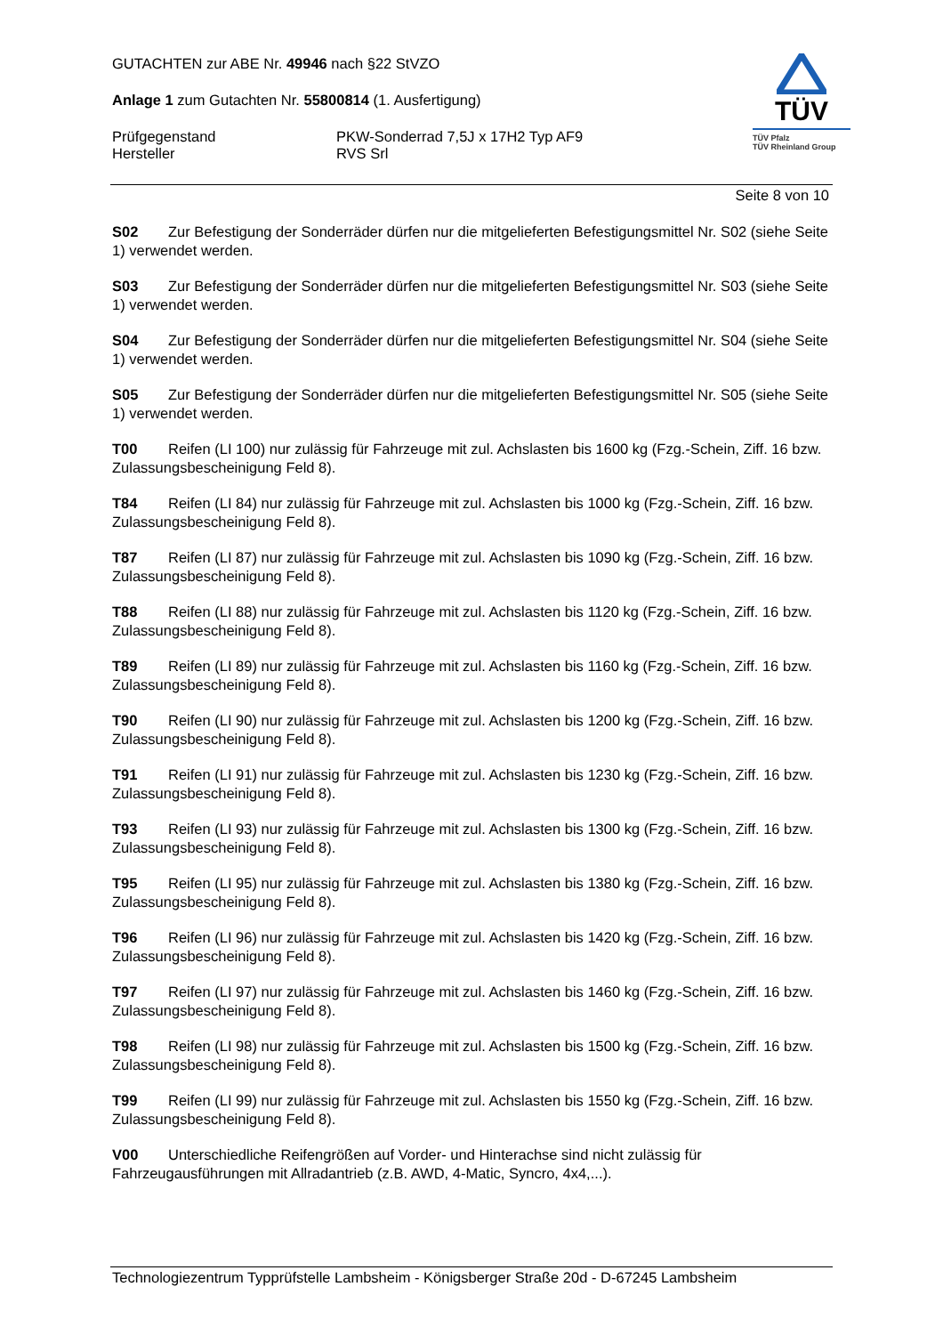GUTACHTEN zur ABE Nr. 49946 nach §22 StVZO
Anlage 1 zum Gutachten Nr. 55800814 (1. Ausfertigung)
Prüfgegenstand PKW-Sonderrad 7,5J x 17H2 Typ AF9
Hersteller RVS Srl
TÜV
TÜV Pfalz
TÜV Rheinland Group
Seite 8 von 10
S02 Zur Befestigung der Sonderräder dürfen nur die mitgelieferten Befestigungsmittel Nr. S02 (siehe Seite 1) verwendet werden.
S03 Zur Befestigung der Sonderräder dürfen nur die mitgelieferten Befestigungsmittel Nr. S03 (siehe Seite 1) verwendet werden.
S04 Zur Befestigung der Sonderräder dürfen nur die mitgelieferten Befestigungsmittel Nr. S04 (siehe Seite 1) verwendet werden.
S05 Zur Befestigung der Sonderräder dürfen nur die mitgelieferten Befestigungsmittel Nr. S05 (siehe Seite 1) verwendet werden.
T00 Reifen (LI 100) nur zulässig für Fahrzeuge mit zul. Achslasten bis 1600 kg (Fzg.-Schein, Ziff. 16 bzw. Zulassungsbescheinigung Feld 8).
T84 Reifen (LI 84) nur zulässig für Fahrzeuge mit zul. Achslasten bis 1000 kg (Fzg.-Schein, Ziff. 16 bzw. Zulassungsbescheinigung Feld 8).
T87 Reifen (LI 87) nur zulässig für Fahrzeuge mit zul. Achslasten bis 1090 kg (Fzg.-Schein, Ziff. 16 bzw. Zulassungsbescheinigung Feld 8).
T88 Reifen (LI 88) nur zulässig für Fahrzeuge mit zul. Achslasten bis 1120 kg (Fzg.-Schein, Ziff. 16 bzw. Zulassungsbescheinigung Feld 8).
T89 Reifen (LI 89) nur zulässig für Fahrzeuge mit zul. Achslasten bis 1160 kg (Fzg.-Schein, Ziff. 16 bzw. Zulassungsbescheinigung Feld 8).
T90 Reifen (LI 90) nur zulässig für Fahrzeuge mit zul. Achslasten bis 1200 kg (Fzg.-Schein, Ziff. 16 bzw. Zulassungsbescheinigung Feld 8).
T91 Reifen (LI 91) nur zulässig für Fahrzeuge mit zul. Achslasten bis 1230 kg (Fzg.-Schein, Ziff. 16 bzw. Zulassungsbescheinigung Feld 8).
T93 Reifen (LI 93) nur zulässig für Fahrzeuge mit zul. Achslasten bis 1300 kg (Fzg.-Schein, Ziff. 16 bzw. Zulassungsbescheinigung Feld 8).
T95 Reifen (LI 95) nur zulässig für Fahrzeuge mit zul. Achslasten bis 1380 kg (Fzg.-Schein, Ziff. 16 bzw. Zulassungsbescheinigung Feld 8).
T96 Reifen (LI 96) nur zulässig für Fahrzeuge mit zul. Achslasten bis 1420 kg (Fzg.-Schein, Ziff. 16 bzw. Zulassungsbescheinigung Feld 8).
T97 Reifen (LI 97) nur zulässig für Fahrzeuge mit zul. Achslasten bis 1460 kg (Fzg.-Schein, Ziff. 16 bzw. Zulassungsbescheinigung Feld 8).
T98 Reifen (LI 98) nur zulässig für Fahrzeuge mit zul. Achslasten bis 1500 kg (Fzg.-Schein, Ziff. 16 bzw. Zulassungsbescheinigung Feld 8).
T99 Reifen (LI 99) nur zulässig für Fahrzeuge mit zul. Achslasten bis 1550 kg (Fzg.-Schein, Ziff. 16 bzw. Zulassungsbescheinigung Feld 8).
V00 Unterschiedliche Reifengrößen auf Vorder- und Hinterachse sind nicht zulässig für Fahrzeugausführungen mit Allradantrieb (z.B. AWD, 4-Matic, Syncro, 4x4,...).
Technologiezentrum Typprüfstelle Lambsheim - Königsberger Straße 20d - D-67245 Lambsheim